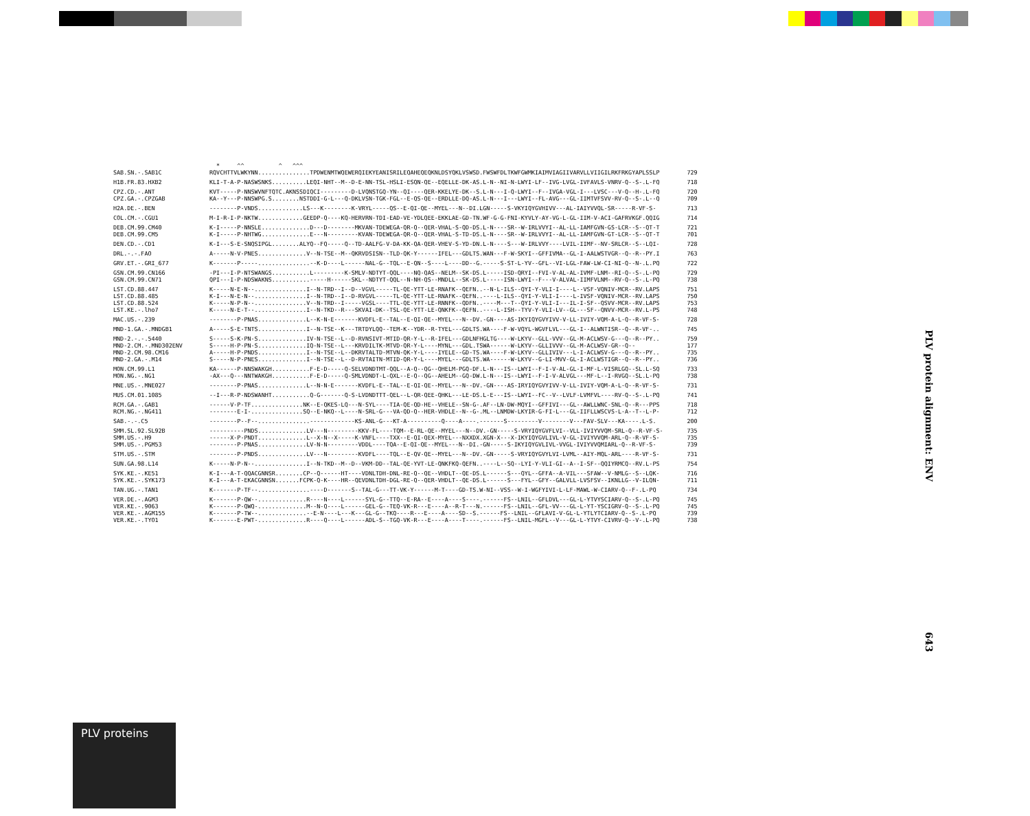| | * ^^ ^ ^^^ | |
| SAB.SN.-.SAB1C | RQVCHTTVLWKYNN...............TPDWENMTWQEWERQIEKYEANISRILEQAHEQEQKNLDSYQKLVSWSD.FWSWFDLTKWFGWMKIAIMVIAGIIVARVLLVIIGILRKFRKGYAPLSSLP | 729 |
| H1B.FR.83.HXB2 | KLI-T-A-P-NASWSNKS..........LEQI-NHT--M--D-E-NN-TSL-HSLI-ESQN-QE--EQELLE-DK-AS.L-N--NI-N-LWYI-LF--IVG-LVGL-IVFAVLS-VNRV-Q--S-.L-FQ | 718 |
| CPZ.CD.-.ANT | KVT-----P-NNSWVNFTQTC.AKNSSDIQCI---------D-LVQNSTGQ-YN--QI----QER-KKELYE-DK--S.L-N---I-Q-LWYI--F--IVGA-VGL-I---LVSC---V-Q--H-.L-FQ | 720 |
| CPZ.GA.-.CPZGAB | KA--Y---P-NNSWPG.S........NSTDDI-G-L---Q-DKLVSN-TGK-FGL--E-QS-QE--ERDLLE-DQ-AS.L-N---I---LWYI--FL-AVG---GL-IIMTVFSVV-RV-Q--S-.L--Q | 709 |
| H2A.DE.-.BEN | --------P-VNDS.............LS---K--------K-VRYL-----QS--E-QI-QE--MYEL---N--DI.LGN-----S-VKYIQYGVHIVV---AL-IAIYVVQL-SR-----R-VF-S- | 713 |
| COL.CM.-.CGU1 | M-I-R-I-P-NKTW.............GEEDP-Q----KQ-HERVRN-TDI-EAD-VE-YDLQEE-EKKLAE-GD-TN.WF-G-G-FNI-KYVLY-AY-VG-L-GL-IIM-V-ACI-GAFRVKGF.QQIG | 714 |
| DEB.CM.99.CM40 | K-I-----P-NNSLE..............D---D--------MKVAN-TDEWEGA-QR-Q--QER-VHAL-S-QD-DS.L-N----SR--W-IRLVVYI--AL-LL-IAMFGVN-GS-LCR--S--QT-T | 721 |
| DEB.CM.99.CM5 | K-I-----P-NHTWG..............E---N---------KVAN-TDEWEGA-QR-Q--QER-VHAL-S-TD-DS.L-N----SR--W-IRLVVYI--AL-LL-IAMFGVN-GT-LCR--S--QT-T | 701 |
| DEN.CD.-.CD1 | K-I---S-E-SNQSIPGL........ALYQ--FQ-----Q--TD-AALFG-V-DA-KK-QA-QER-VHEV-S-YD-DN.L-N----S---W-IRLVVY----LVIL-IIMF--NV-SRLCR--S--LQI- | 728 |
| DRL.-.-.FAO | A-----N-V-PNES..............V--N-TSE--M--QKRVDSISN--TLD-QK-Y------IFEL---GDLTS.WAN---F-W-SKYI--GFFIVMA--GL-I-AALWSTVGR--Q--R--PY.I | 763 |
| GRV.ET.-.GRI_677 | K-------P-----...............--K-D----L------NAL-G--TQL--E-QN--S----L----DD--G.-----S-ST-L-YV--GFL--VI-LGL-FAW-LW-CI-NI-Q--N-.L.PQ | 722 |
| GSN.CM.99.CN166 | -PI---I-P-NTSWANGS...........L---------K-SMLV-NDTYT-QQL----NQ-QAS--NELM--SK-DS.L-----ISD-QRYI--FVI-V-AL-AL-IVMF-LNM--RI-Q--S-.L-PQ | 729 |
| GSN.CM.99.CN71 | QPI---I-P-NDSWAKNS...........-----H------SKL--NDTYT-QQL--N-NH-QS--MNDLL--SK-DS.L-----ISN-LWYI--F---V-ALVAL-IIMFVLNM--RV-Q--S-.L-PQ | 738 |
| LST.CD.88.447 | K-----N-E-N--...............I--N-TRD--I--D--VGVL-----TL-QE-YTT-LE-RNAFK--QEFN..--N-L-ILS--QYI-Y-VLI-I----L--VSF-VQNIV-MCR--RV.LAPS | 751 |
| LST.CD.88.485 | K-I---N-E-N--...............I--N-TRD--I--D-RVGVL-----TL-QE-YTT-LE-RNAFK--QEFN..----L-ILS--QYI-Y-VLI-I----L-IVSF-VQNIV-MCR--RV.LAPS | 750 |
| LST.CD.88.524 | K-----N-P-N--...............V--N-TRD--I-----VGSL----TTL-QE-YTT-LE-RNNFK--QDFN..----M---T--QYI-Y-VLI-I---IL-I-SF--QSVV-MCR--RV.LAPS | 753 |
| LST.KE.-.lho7 | K-----N-E-T--...............I--N-TKD--R---SKVAI-DK--TSL-QE-YTT-LE-QNKFK--QEFN..----L-ISH--TYV-Y-VLI-LV--GL---SF--QNVV-MCR--RV.L-PS | 748 |
| MAC.US.-.239 | --------P-PNAS..............L--K-N-E-------KVDFL-E--TAL--E-QI-QE--MYEL---N--DV.-GN----AS-IKYIQYGVYIVV-V-LL-IVIY-VQM-A-L-Q--R-VF-S- | 728 |
| MND-1.GA.-.MNDGB1 | A-----S-E-TNTS..............I--N-TSE--K---TRTDYLQQ--TEM-K--YDR--R-TYEL---GDLTS.WA----F-W-VQYL-WGVFLVL---GL-I--ALWNTISR--Q--R-VF-.. | 745 |
| MND-2.-.-.5440 | S-----S-K-PN-S..............IV-N-TSE--L--D-RVNSIVT-MTID-QR-Y-L--R-IFEL---GDLNFHGLTG----W-LKYV--GLL-VVV--GL-M-ACLWSV-G---Q--R--PY.. | 759 |
| MND-2.CM.-.MND302ENV | S-----H-P-PN-S..............IQ-N-TSE--L---KRVDILTK-MTVD-QR-Y-L----MYNL---GDL.TSWA------W-LKYV--GLLIVVV--GL-M-ACLWSV-GR--Q-- | 177 |
| MND-2.CM.98.CM16 | A-----H-P-PNDS..............I--N-TSE--L--DKRVTALTD-MTVN-QK-Y-L----IYELE--GD-TS.WA----F-W-LKYV--GLLIVIV---L-I-ACLWSV-G---Q--R--PY.. | 735 |
| MND-2.GA.-.M14 | S-----N-P-PNES..............I--N-TSE--L--D-RVTAITN-MTID-QR-Y-L----MYEL---GDLTS.WA------W-LKYV--G-LI-MVV-GL-I-ACLWSTIGR--Q--R--PY.. | 736 |
| MON.CM.99.L1 | KA------P-NNSWAKGH...........F-E-D-----Q-SELVDNDTMT-QQL--A-Q--QG--QHELM-PGQ-DF.L-N---IS--LWYI--F-I-V-AL-GL-I-MF-L-VISRLGQ--SL.L-SQ | 733 |
| MON.NG.-.NG1 | -AX---Q---NNTWAKGH...........F-E-D-----Q-SMLVDNDT-L-QXL--E-Q--QG--AHELM--GQ-DW.L-N---IS--LWYI--F-I-V-ALVGL---MF-L--I-RVGQ--SL.L-PQ | 738 |
| MNE.US.-.MNE027 | --------P-PNAS..............L--N-N-E-------KVDFL-E--TAL--E-QI-QE--MYEL---N--DV.-GN----AS-IRYIQYGVYIVV-V-LL-IVIY-VQM-A-L-Q--R-VF-S- | 731 |
| MUS.CM.01.1085 | --I---R-P-NDSWANHT...........Q-G-------Q-S-LVDNDTTT-QEL--L-QR-QEE-QHKL---LE-DS.L-E---IS--LWYI--FC--V--LVLF-LVMFVL----RV-Q--S-.L-PQ | 741 |
| RCM.GA.-.GAB1 | ------V-P-TF...............NK--E-QKES-LQ---N-SYL----TIA-QE-QD-HE--VHELE--SN-G-.AF--LN-DW-MQYI--GFFIVI---GL--AWLLWNC-SNL-Q--R---PPS | 718 |
| RCM.NG.-.NG411 | --------E-I-...............SQ--E-NKQ--L----N-SRL-G---VA-QD-Q--HER-VHDLE--N--G-.ML--LNMDW-LKYIR-G-FI-L---GL-IIFLLWSCVS-L-A--T--L-P- | 712 |
| SAB.-.-.C5 | --------P--F--...............-------------KS-ANL-G---KT-A----------Q----A----.-------S---------V--------V---FAV-SLV---KA----.L-S. | 200 |
| SMM.SL.92.SL92B | ----------PNDS..............LV---N---------KKV-FL----TQM--E-RL-QE--MYEL---N--DV.-GN-----S-VRYIQYGVFLVI--VLL-IVIYVVQM-SRL-Q--R-VF-S- | 735 |
| SMM.US.-.H9 | ------X-P-PNDT..............L--X-N--X-----K-VNFL----TXX--E-QI-QEX-MYEL---NXXDX.XGN-X---X-IKYIQYGVLIVL-V-GL-IVIYVVQM-ARL-Q--R-VF-S- | 735 |
| SMM.US.-.PGM53 | --------P-PNAS..............LV-N-N---------VDDL----TQA--E-QI-QE--MYEL---N--DI.-GN-----S-IKYIQYGVLIVL-VVGL-IVIYVVQMIARL-Q--R-VF-S- | 739 |
| STM.US.-.STM | --------P-PNDS..............LV---N---------KVDFL----TQL--E-QV-QE--MYEL---N--DV.-GN-----S-VRYIQYGVYLVI-LVML--AIY-MQL-ARL----R-VF-S- | 731 |
| SUN.GA.98.L14 | K-----N-P-N--...............I--N-TKD--M--D--VKM-DD--TAL-QE-YVT-LE-QNKFKQ-QEFN..----L--SQ--LYI-Y-VLI-GI--A--I-SF--QQIYRMCQ--RV.L-PS | 754 |
| SYK.KE.-.KE51 | K-I---A-T-QQACGNNSR........CP--Q------HT----VDNLTDH-DNL-RE-Q--QE--VHDLT--QE-DS.L------S---QYL--GFFA--A-VIL---SFAW--V-NMLG--S--LQK- | 716 |
| SYK.KE.-.SYK173 | K-I---A-T-EKACGNNSN.......FCPK-Q-K----HR--QEVDNLTDH-DGL-RE-Q--QER-VHDLT--QE-DS.L------S---FYL--GFY--GALVLL-LVSFSV--IKNLLG--V-ILQN- | 711 |
| TAN.UG.-.TAN1 | K-------P-TF--...............----D-------S--TAL-G---TT-VK-Y------M-T----GD-TS.W-NI--VSS--W-I-WGFYIVI-L-LF-MAWL-W-CIARV-Q--F-.L-PQ | 734 |
| VER.DE.-.AGM3 | K-------P-QW--..............R----N----L------SYL-G--TTQ--E-RA--E----A----S----.------FS--LNIL--GFLDVL---GL-L-YTVYSCIARV-Q--S-.L-PQ | 745 |
| VER.KE.-.9063 | K-------P-QWQ-..............M--N-Q----L------GEL-G--TEQ-VK-R---E----A--R-T---N.------FS--LNIL--GFL-VV---GL-L-YT-YSCIGRV-Q--S-.L-PQ | 745 |
| VER.KE.-.AGM155 | K-------P-TW--..............--E-N----L---K---GL-G--TKQ----R---E----A----SD--S.------FS--LNIL--GFLAVI-V-GL-L-YTLYTCIARV-Q--S-.L-PQ | 739 |
| VER.KE.-.TYO1 | K-------E-PWT-..............R----Q----L------ADL-S--TGQ-VK-R---E----A----T----.------FS--LNIL-MGFL--V---GL-L-YTVY-CIVRV-Q--V-.L-PQ | 738 |
PLV protein alignment: ENV
643
PLV proteins